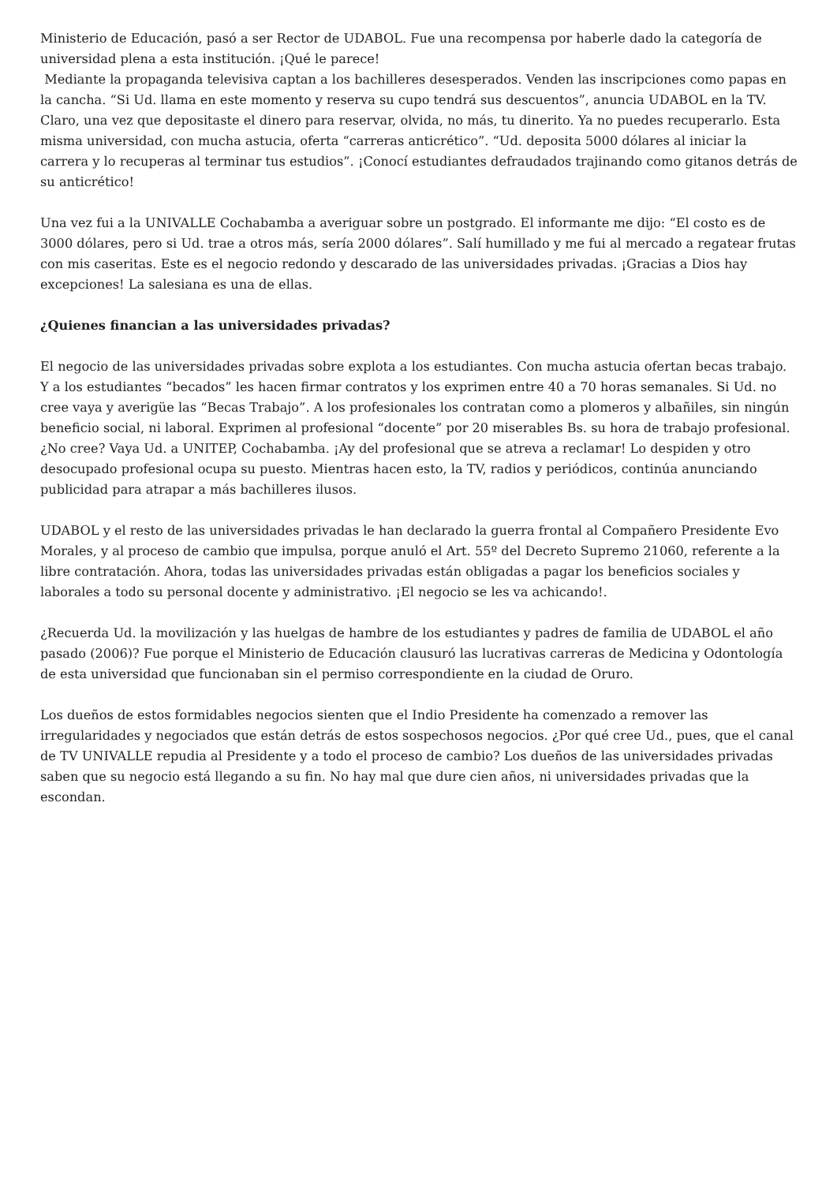Ministerio de Educación, pasó a ser Rector de UDABOL. Fue una recompensa por haberle dado la categoría de universidad plena a esta institución. ¡Qué le parece!
Mediante la propaganda televisiva captan a los bachilleres desesperados. Venden las inscripciones como papas en la cancha. “Si Ud. llama en este momento y reserva su cupo tendrá sus descuentos”, anuncia UDABOL en la TV. Claro, una vez que depositaste el dinero para reservar, olvida, no más, tu dinerito. Ya no puedes recuperarlo. Esta misma universidad, con mucha astucia, oferta “carreras anticrético”. “Ud. deposita 5000 dólares al iniciar la carrera y lo recuperas al terminar tus estudios”. ¡Conocí estudiantes defraudados trajinando como gitanos detrás de su anticrético!
Una vez fui a la UNIVALLE Cochabamba a averiguar sobre un postgrado. El informante me dijo: “El costo es de 3000 dólares, pero si Ud. trae a otros más, sería 2000 dólares”. Salí humillado y me fui al mercado a regatear frutas con mis caseritas. Este es el negocio redondo y descarado de las universidades privadas. ¡Gracias a Dios hay excepciones! La salesiana es una de ellas.
¿Quienes financian a las universidades privadas?
El negocio de las universidades privadas sobre explota a los estudiantes. Con mucha astucia ofertan becas trabajo. Y a los estudiantes “becados” les hacen firmar contratos y los exprimen entre 40 a 70 horas semanales. Si Ud. no cree vaya y averigüe las “Becas Trabajo”. A los profesionales los contratan como a plomeros y albañiles, sin ningún beneficio social, ni laboral. Exprimen al profesional “docente” por 20 miserables Bs. su hora de trabajo profesional. ¿No cree? Vaya Ud. a UNITEP, Cochabamba. ¡Ay del profesional que se atreva a reclamar! Lo despiden y otro desocupado profesional ocupa su puesto. Mientras hacen esto, la TV, radios y periódicos, continúa anunciando publicidad para atrapar a más bachilleres ilusos.
UDABOL y el resto de las universidades privadas le han declarado la guerra frontal al Compañero Presidente Evo Morales, y al proceso de cambio que impulsa, porque anuló el Art. 55º del Decreto Supremo 21060, referente a la libre contratación. Ahora, todas las universidades privadas están obligadas a pagar los beneficios sociales y laborales a todo su personal docente y administrativo. ¡El negocio se les va achicando!.
¿Recuerda Ud. la movilización y las huelgas de hambre de los estudiantes y padres de familia de UDABOL el año pasado (2006)? Fue porque el Ministerio de Educación clausuró las lucrativas carreras de Medicina y Odontología de esta universidad que funcionaban sin el permiso correspondiente en la ciudad de Oruro.
Los dueños de estos formidables negocios sienten que el Indio Presidente ha comenzado a remover las irregularidades y negociados que están detrás de estos sospechosos negocios. ¿Por qué cree Ud., pues, que el canal de TV UNIVALLE repudia al Presidente y a todo el proceso de cambio? Los dueños de las universidades privadas saben que su negocio está llegando a su fin. No hay mal que dure cien años, ni universidades privadas que la escondan.